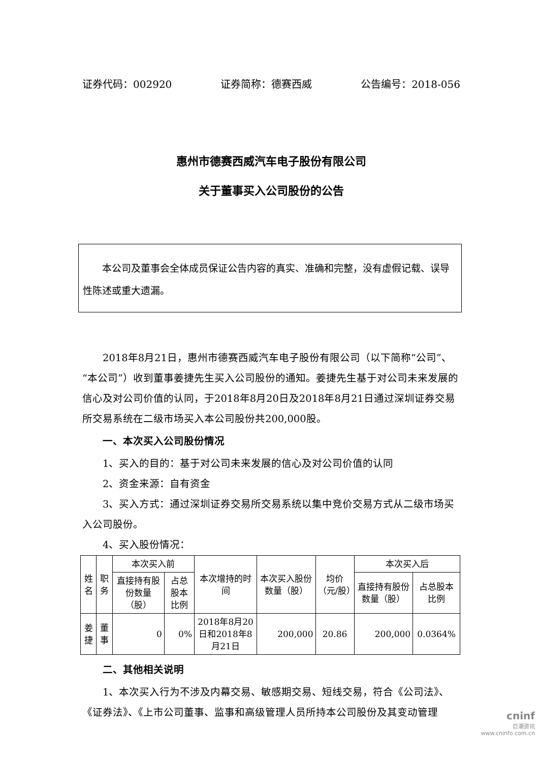证券代码：002920 证券简称：德赛西威 公告编号：2018-056
惠州市德赛西威汽车电子股份有限公司
关于董事买入公司股份的公告
　　本公司及董事会全体成员保证公告内容的真实、准确和完整，没有虚假记载、误导性陈述或重大遗漏。
2018年8月21日，惠州市德赛西威汽车电子股份有限公司（以下简称“公司”、“本公司”）收到董事姜捷先生买入公司股份的通知。姜捷先生基于对公司未来发展的信心及对公司价值的认同，于2018年8月20日及2018年8月21日通过深圳证券交易所交易系统在二级市场买入本公司股份共200,000股。
一、本次买入公司股份情况
1、买入的目的：基于对公司未来发展的信心及对公司价值的认同
2、资金来源：自有资金
3、买入方式：通过深圳证券交易所交易系统以集中竞价交易方式从二级市场买入公司股份。
4、买入股份情况：
| 姓名 | 职务 | 本次买入前 | | 本次增持的时间 | 本次买入股份数量（股） | 均价（元/股） | 本次买入后 | |
| --- | --- | --- | --- | --- | --- | --- | --- | --- |
| | | 直接持有股份数量（股） | 占总股本比例 | | | | 直接持有股份数量（股） | 占总股本比例 |
| 姜捷 | 董事 | 0 | 0% | 2018年8月20日和2018年8月21日 | 200,000 | 20.86 | 200,000 | 0.0364% |
二、其他相关说明
1、本次买入行为不涉及内幕交易、敏感期交易、短线交易，符合《公司法》、《证券法》、《上市公司董事、监事和高级管理人员所持本公司股份及其变动管理
cninf
巨潮资讯
www.cninfo.com.cn